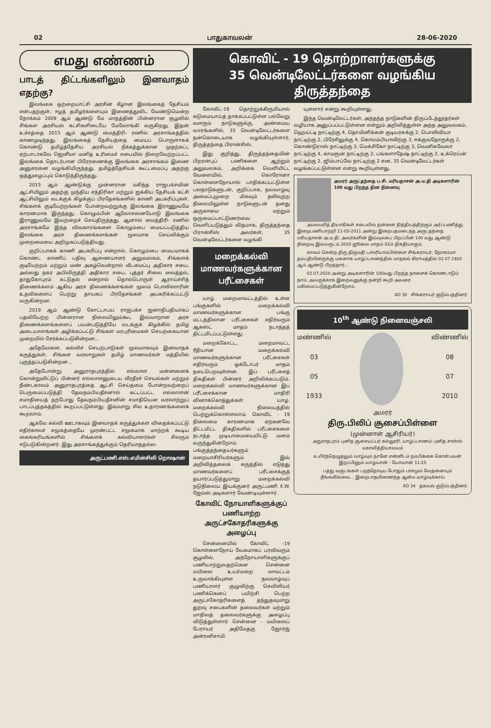02 பாதுகாவலன் 28-06-2020
எமது எண்ணம்
பாடத் திட்டங்களிலும் இனவாதம் எதற்கு?
இலங்கை ஒற்றையாட்சி அரசின் கீழான இலங்கைத் தேசியம் என்பதற்குள், ஈழத் தமிழர்களையும் இணைத்துவிட வேண்டுமென்ற நோக்கம் 2009 ஆம் ஆண்டு மே மாதத்தின் பின்னரான சூழலில் சிங்கள அரசியல் கட்சிகளிடையே மேலோங்கி வருகிறது. இதன் உச்சத்தை 2015 ஆம் ஆண்டு மைத்திரி- ரணில் அரசாங்கத்தில் காணமுடிந்தது. இலங்கைத் தேசியத்தை மையப் பொருளாகக் கொண்டு தமிழ்த்தேசிய அரசியல் நீக்கத்துக்கான முதற்கட்ட ஏற்பாடாகவே ஜெனீவா மனித உரிமைச் சபையில் நிறைவேற்றப்பட்ட இலங்கை தொடர்பான பிரேரணைக்கு இலங்கை அரசாங்கம் இணை அனுசரனை வழங்கியிருந்தது. தமிழ்த்தேசியக் கூட்டமைப்பு அதற்கு ஒத்துழைப்பும் கொடுத்திருந்தது.
2015 ஆம் ஆண்டுக்கு முன்னரான மகிந்த ராஜபக்சவின் ஆட்சியிலும் அதற்கு முந்திய சந்திரிகா மற்றும் ஐக்கிய தேசியக் கட்சி ஆட்சியிலும் வடக்குக் கிழக்குப் பிரதேசங்களில் காணி அபகரிப்புகள், சிங்களக் குடியேற்றங்கள் போன்றவற்றுக்கு இலங்கை இராணுவமே காரணமாக இருந்தது. கொழும்பின் ஆலோசனையோடு இலங்கை இராணுவமே இவற்றைச் செய்திருந்தது. ஆனால் மைத்திரி- ரணில் அரசாங்கமே இந்த விவகாரங்களை கொழும்பை மையப்படுத்திய இலங்கை அரச திணைக்களங்கள் மூலமாக செய்விக்கும் முறைமையை அறிமுகப்படுத்தியது.
குறிப்பாகக் காணி அபகரிப்பு என்றால், கொழும்பை மையமாகக் கொண்ட காணிப் பதிவு ஆணையாளர் அலுவலகம், சிங்களக் குடியேற்றம் மற்றும் மண் அகழ்வென்றால் வீடமைப்பு அதிகார சபை, அல்லது நகர அபிவிருத்தி அதிகார சபை, புத்தர் சிலை வைத்தல், தாதுகோபுரம் கட்டுதல் என்றால் தொல்பொருள் ஆராய்ச்சித் திணைக்களம் ஆகிய அரச திணைக்களங்கள் மூலம் பொலிஸாரின் உதவிகளைப் பெற்று தாயகப் பிரதேசங்கள் அபகரிக்கப்பட்டு வருகின்றன.
2019 ஆம் ஆண்டு கோட்டாபய ராஜபக்ச ஜனாதிபதியாகப் பதவியேற்ற பின்னரான நிலையிலும்கூட இவ்வாறான அரச திணைக்களங்களைப் பயன்படுத்தியே வடக்குக் கிழக்கில் தமிழ் அடையாளங்கள் அழிக்கப்பட்டு சிங்கள மரபுரிமைகள் செயற்கையான முறையில் சேர்க்கப்படுகின்றன...
அதேவேளை, கல்விச் செயற்பாடுகள் மூலமாகவும் இனவாதக் கருத்துகள், சிங்கள வரலாறுகள் தமிழ் மாணவர்கள் மத்தியில் புகுத்தப்படுகின்றன...
அதேபோன்று அனுராதபுரத்தில் எல்லாள மன்னனைக் கொன்றுவிட்டுப் பின்னர் எல்லாளனுடைய வீரதீரச் செயல்கள் மற்றும் நீண்டகாலம் அனுராதபுரத்தை ஆட்சி செய்தமை போன்றவற்றைப் பெருமைப்படுத்தி தேவநம்பியதீசனால் கட்டப்பட்ட எல்லாளன் சமாதியைத் தற்போது தேவநம்பியதீசனின் சமாதியென வரலாற்றுப் பாடப்புத்தகத்தில் கூறப்பட்டுள்ளது. இவ்வாறு சில உதாரணங்களைக் கூறலாம்.
ஆகவே கல்வி ஊடாகவும் இனவாதக் கருத்துக்கள் விதைக்கப்பட்டு எதிர்காலச் சமூகத்தையே முரண்பட்ட சமூகமாக மாற்றக் கூடிய கைங்கரியங்களில் சிங்களக் கல்வியாளர்கள் சிலரும் ஈடுபடுகின்றனர். இது அரசாங்கத்துக்கும் தெரியாததல்ல-
அருட்பணி.எஸ்.எமின்சிலி றொஷான்
கொவிட் - 19 தொற்றாளர்களுக்கு
35 வென்டிலேட்டர்களை வழங்கிய திருத்தந்தை
கோவிட்-19 தொற்றுக்கிருமியால் கடுமையாய்த் தாக்கப்பட்டுள்ள பல்வேறு வளரும் நாடுகளுக்கு, அண்மைய வாரங்களில், 35 வென்டிலேட்டர்களை நன்கொடையாக வழங்கியுள்ளார், திருத்தந்தை பிரான்சிஸ்.
இது குறித்து, திருத்தந்தையின் பிறரன்புப் பணிகளை ஆற்றும் அலுவலகம், அறிக்கை வெளியிட்ட வேளையில், கொரோனா கொள்ளைநோயால் பாதிக்கப்பட்டுள்ள பலநாடுகளுடன், குறிப்பாக, நலவாழ்வு அமைப்புமுறை மிகவும் நலிவுற்ற நிலையிலுள்ள நாடுகளுடன் தனது அருகாமை மற்றும் ஒருமைப்பாட்டுணர்வை வெளிப்படுத்தும் விதமாக, திருத்தந்தை பிரான்சிஸ் அவர்கள், 35 வென்டிலேட்டர்களை வழங்கி
மறைக்கல்வி
மாணவர்களுக்கான
பரீட்சைகள்
யாழ். மறைமாவட்டத்தில் உள்ள பங்குகளில் மறைக்கல்வி மாணவர்களுக்கான பங்கு மட்டத்திலான பரீட்சைகள் எதிர்வரும் ஆகஸ்ட் மாதம் நடாத்தத் திட்டமிடப்பட்டுள்ளது.
மறைக்கோட்ட, மறைமாவட்ட ரீதியான மறைக்கல்வி மாணவர்களுக்கான பரீட்சைகள் எதிர்வரும் ஒக்டோபர் மாதம் நடைபெறவுள்ளன. இப் பரீட்சைத் திகதிகள் பின்னர் அறிவிக்கப்படும். மறைக்கல்வி மாணவர்களுக்கான இப் பரீட்சைக்கான மாதிரி வினாக்கொத்துக்கள் யாழ். மறைக்கல்வி நிலையத்தில் பெற்றுக்கொள்ளலாம். கொவிட் - 19 நிலைமை காரணமாக ஏற்கனவே திட்டமிட்ட திகதிகளில் பரீட்சைகளை நடாத்த முடியாமையையிட்டு மனம் வருந்துகின்றோம். பங்குத்தந்தையர்களும் மறையாசிரியர்களும் இவ் அறிவித்தலைக் கருத்தில் எடுத்து மாணவர்களைப் பரீட்சைக்குத் தயார்ப்படுத்துமாறு மறைக்கல்வி நடுநிலைய இயக்குனர் அருட்பணி X.W. ஜேம்ஸ் அடிகளார் வேண்டியுள்ளார்.
கோவிட் நோயாளிகளுக்குப் பணியாற்ற அருட்சகோதரிகளுக்கு அழைப்பு
சென்னையில் கோவிட் -19 கொள்ளைநோய் வேகமாகப் பரவிவரும் சூழலில், அந்நோயாளிகளுக்குப் பணியாற்றுவதற்கென சென்னை மயிலை உயர்மறை மாவட்டம் உருவாக்கியுள்ள நலவாழ்வுப் பணியாளர் குழுவிற்கு செவிலியர் பணிக்கெனப் பயிற்சி பெற்ற அருட்சகோதரிகளைத் தந்துதவுமாறு துறவு சபைகளின் தலைவர்கள் மற்றும் மாநிலத் தலைவர்களுக்கு அழைப்பு விடுத்துள்ளார் சென்னை - மயிலைப் பேராயர் அதிமேதகு ஜோர்ஜ் அன்ரனிசாமி.
யுள்ளார் என்று கூறியுள்ளது.
இந்த வென்டிலேட்டர்கள், அந்தந்த நாடுகளின் திருப்பீடத்தூதர்கள் வழியாக அனுப்பப்பட்டுள்ளன என்றும் அறிவித்துள்ள அந்த அலுவலகம், ஹெய்ட்டி நாட்டிற்கு 4, தொமினிக்கன் குடியரசுக்கு 2, பொலிவியா நாட்டிற்கு 2, பிரேசிலுக்கு 4, கொலம்பியாவிற்கு 3, ஈக்குவதோருக்கு 2, கொண்டுராஸ் நாட்டிற்கு 3, மெக்சிகோ நாட்டிற்கு 3, வெனிசுவேலா நாட்டிற்கு 4, காமரூன் நாட்டிற்கு 2, பங்களாதேஷ் நாட்டிற்கு 2, உக்ரெய்ன் நாட்டிற்கு 2, ஜிம்பாப்வே நாட்டிற்கு 2 என, 35 வென்டிலேட்டர்கள் வழங்கப்பட்டுள்ளன என்று கூறியுள்ளது.
அமரர் அருட்தந்தை ப.சி. மரியதாசன் அ.ம.தி அடிகளாரின் 100 வது பிறந்த தின நினைவு
அமலமரித் தியாகிகள் சபையில் தன்னை நித்தியத்திற்கும் அர்ப்பணித்து இறைபணியாற்றி 11-03-2011 அன்று இறைபதமடைந்த அருட்தந்தை மரியதாசன் அ.ம.தி. அவர்களின் இவ்வுலகப் பிறப்பின் 100 வது ஆண்டு நிறைவு இவ்வருடம் 2020 ஜூலை மாதம் 02ம் திகதியாகும்.
காலம் சென்ற திரு திருமதி பஸ்ரியாம்பிள்ளை சிங்கராயர், றோசம்மா தம்பதியினருக்கு மகனாக யாழ்ப்பாணத்தில் மாதகல் கிராமத்தில் 02.07.1920 ஆம் ஆண்டு பிறந்தார்...
02.07.2020 அன்று அடிகளாரின் 100வது பிறந்த நாளைக் கொண்டாடும் நாம், அவருக்காக இறைவனுக்கு நன்றி கூறி அவரை மகிமைப்படுத்துகின்றோம்.
AD 30 சிங்கராயர் குடும்பத்தினர்.
10<sup>th</sup> ஆண்டு நினைவஞ்சலி
மண்ணில்
03
05
1933
விண்ணில்
08
07
2010
அமரர்
திரு.பிலிப் சூசைப்பிள்ளை
(முன்னாள் ஆசிரியர்)
அநுராதபுரம் புனித சூசையப்பர் கல்லூரி, யாழ்ப்பாணம் புனித சாள்ஸ் மகாவித்தியாலயம்
உயிர்த்தெழுதலும் வாழ்வும் நானே என்னிடம் நம்பிக்கை கொள்பவன் இறப்பினும் வாழ்வான் - யோவான் 11:25
பத்து வருடங்கள் பறந்தோடிய போதும் பாசமும் வேதனையும் நீங்கவில்லை... இறைபாதமிணைந்த ஆன்ம வாழ்வுக்காய்
AD 34 தகவல் குடும்பத்தினர்.